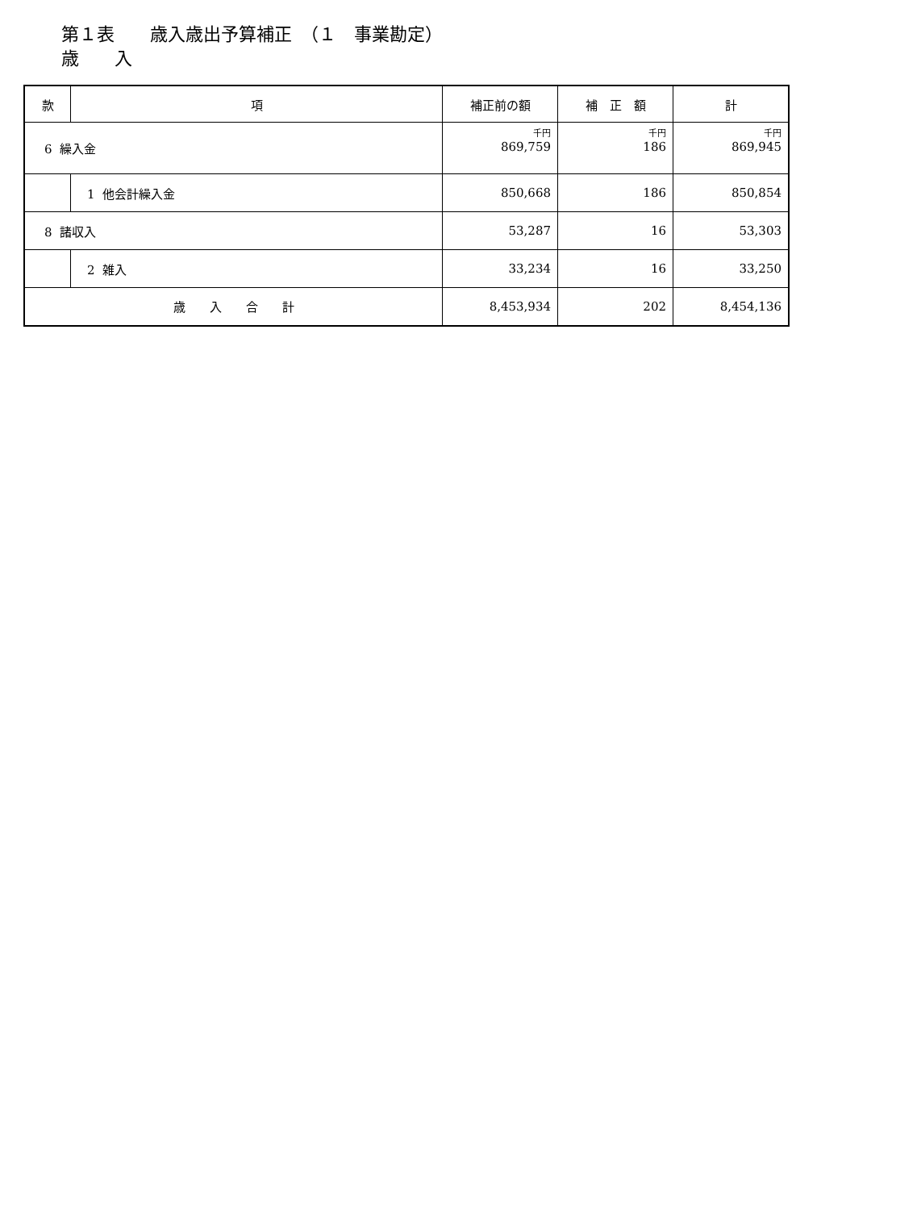第１表　　歳入歳出予算補正　（１　事業勘定）
歳　　入
| 款 | 項 | 補正前の額 | 補 正 額 | 計 |
| --- | --- | --- | --- | --- |
| 6 繰入金 | | 千円 869,759 | 千円 186 | 千円 869,945 |
| | 1 他会計繰入金 | 850,668 | 186 | 850,854 |
| 8 諸収入 | | 53,287 | 16 | 53,303 |
| | 2 雑入 | 33,234 | 16 | 33,250 |
| 歳 入 合 計 | | 8,453,934 | 202 | 8,454,136 |